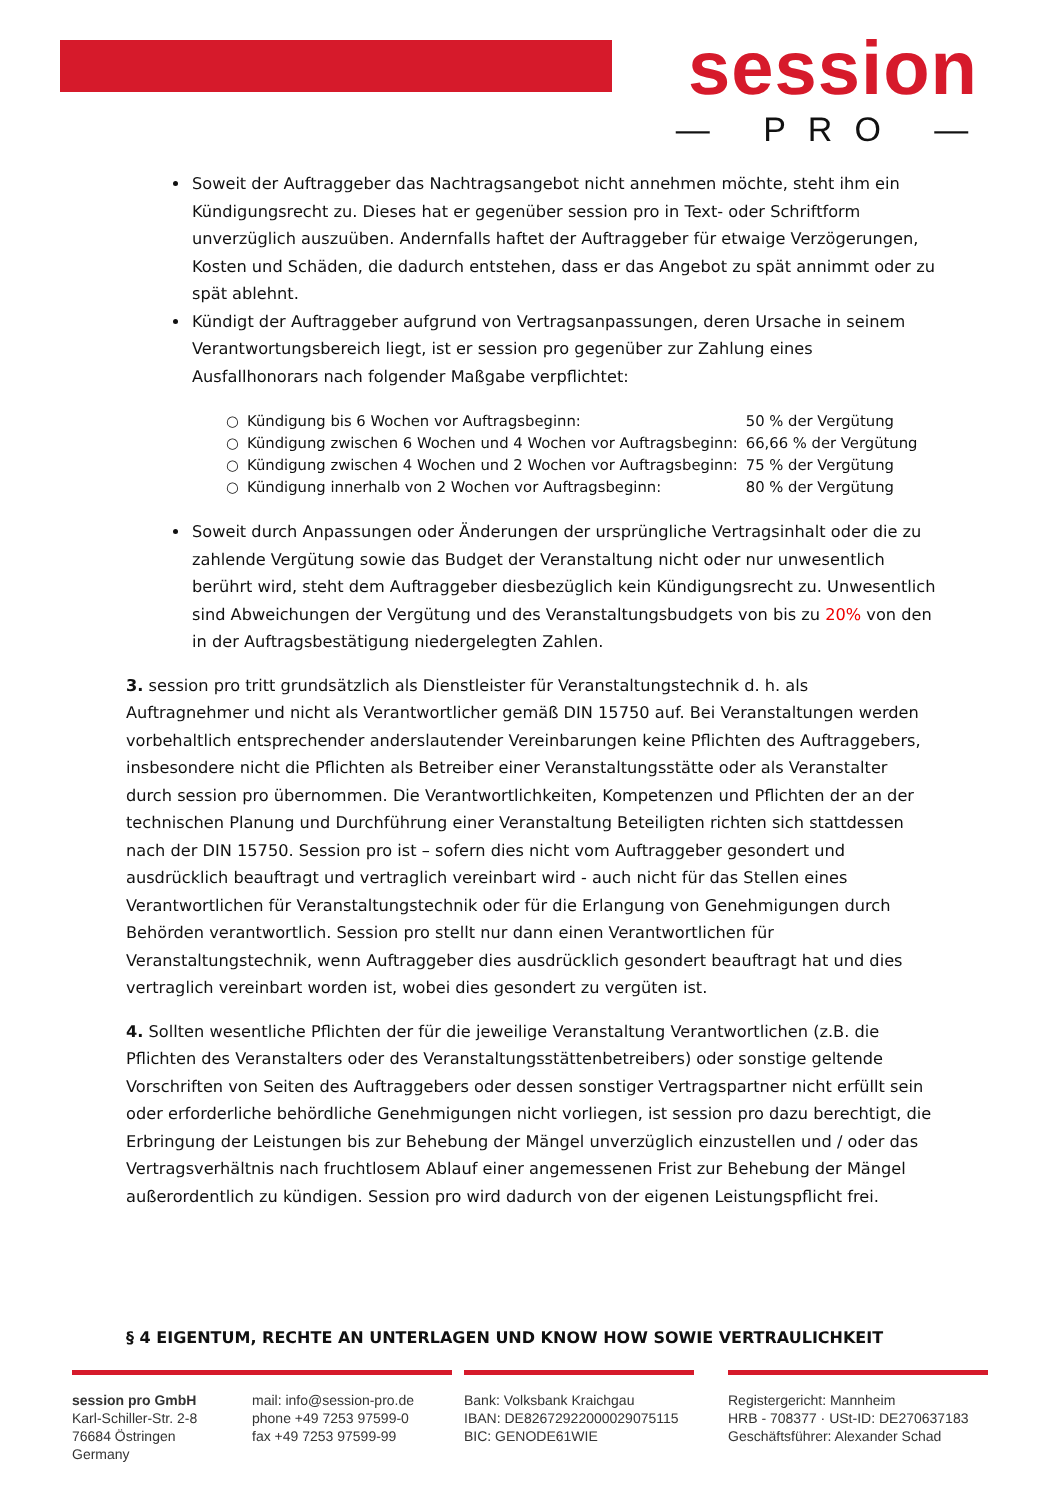session
— PRO —
Soweit der Auftraggeber das Nachtragsangebot nicht annehmen möchte, steht ihm ein Kündigungsrecht zu. Dieses hat er gegenüber session pro in Text- oder Schriftform unverzüglich auszuüben. Andernfalls haftet der Auftraggeber für etwaige Verzögerungen, Kosten und Schäden, die dadurch entstehen, dass er das Angebot zu spät annimmt oder zu spät ablehnt.
Kündigt der Auftraggeber aufgrund von Vertragsanpassungen, deren Ursache in seinem Verantwortungsbereich liegt, ist er session pro gegenüber zur Zahlung eines Ausfallhonorars nach folgender Maßgabe verpflichtet:
| ○ | Kündigung bis 6 Wochen vor Auftragsbeginn: | 50 % der Vergütung |
| ○ | Kündigung zwischen 6 Wochen und 4 Wochen vor Auftragsbeginn: | 66,66 % der Vergütung |
| ○ | Kündigung zwischen 4 Wochen und 2 Wochen vor Auftragsbeginn: | 75 % der Vergütung |
| ○ | Kündigung innerhalb von 2 Wochen vor Auftragsbeginn: | 80 % der Vergütung |
Soweit durch Anpassungen oder Änderungen der ursprüngliche Vertragsinhalt oder die zu zahlende Vergütung sowie das Budget der Veranstaltung nicht oder nur unwesentlich berührt wird, steht dem Auftraggeber diesbezüglich kein Kündigungsrecht zu. Unwesentlich sind Abweichungen der Vergütung und des Veranstaltungsbudgets von bis zu 20% von den in der Auftragsbestätigung niedergelegten Zahlen.
3. session pro tritt grundsätzlich als Dienstleister für Veranstaltungstechnik d. h. als Auftragnehmer und nicht als Verantwortlicher gemäß DIN 15750 auf. Bei Veranstaltungen werden vorbehaltlich entsprechender anderslautender Vereinbarungen keine Pflichten des Auftraggebers, insbesondere nicht die Pflichten als Betreiber einer Veranstaltungsstätte oder als Veranstalter durch session pro übernommen. Die Verantwortlichkeiten, Kompetenzen und Pflichten der an der technischen Planung und Durchführung einer Veranstaltung Beteiligten richten sich stattdessen nach der DIN 15750. Session pro ist – sofern dies nicht vom Auftraggeber gesondert und ausdrücklich beauftragt und vertraglich vereinbart wird - auch nicht für das Stellen eines Verantwortlichen für Veranstaltungstechnik oder für die Erlangung von Genehmigungen durch Behörden verantwortlich. Session pro stellt nur dann einen Verantwortlichen für Veranstaltungstechnik, wenn Auftraggeber dies ausdrücklich gesondert beauftragt hat und dies vertraglich vereinbart worden ist, wobei dies gesondert zu vergüten ist.
4. Sollten wesentliche Pflichten der für die jeweilige Veranstaltung Verantwortlichen (z.B. die Pflichten des Veranstalters oder des Veranstaltungsstättenbetreibers) oder sonstige geltende Vorschriften von Seiten des Auftraggebers oder dessen sonstiger Vertragspartner nicht erfüllt sein oder erforderliche behördliche Genehmigungen nicht vorliegen, ist session pro dazu berechtigt, die Erbringung der Leistungen bis zur Behebung der Mängel unverzüglich einzustellen und / oder das Vertragsverhältnis nach fruchtlosem Ablauf einer angemessenen Frist zur Behebung der Mängel außerordentlich zu kündigen. Session pro wird dadurch von der eigenen Leistungspflicht frei.
§ 4 EIGENTUM, RECHTE AN UNTERLAGEN UND KNOW HOW SOWIE VERTRAULICHKEIT
session pro GmbH
Karl-Schiller-Str. 2-8
76684 Östringen
Germany
mail: info@session-pro.de
phone +49 7253 97599-0
fax +49 7253 97599-99
Bank: Volksbank Kraichgau
IBAN: DE82672922000029075115
BIC: GENODE61WIE
Registergericht: Mannheim
HRB - 708377 · USt-ID: DE270637183
Geschäftsführer: Alexander Schad